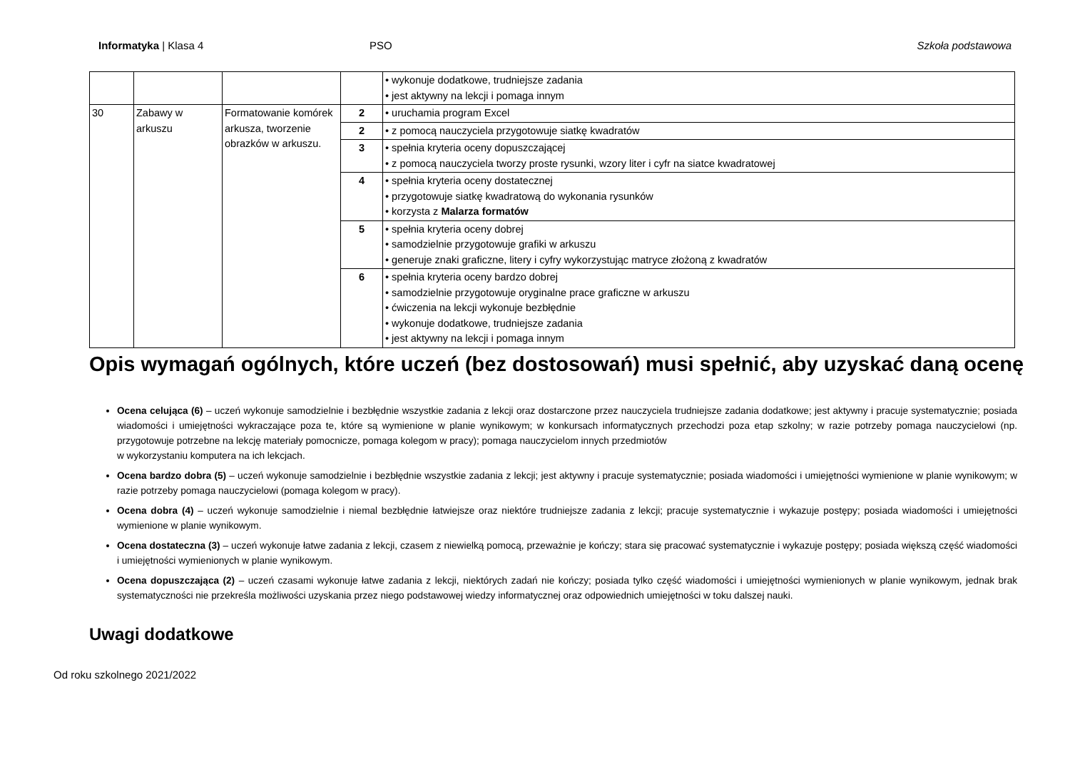Informatyka | Klasa 4 PSO Szkoła podstawowa
| | | | | • wykonuje dodatkowe, trudniejsze zadania • jest aktywny na lekcji i pomaga innym |
| 30 | Zabawy w arkuszu | Formatowanie komórek arkusza, tworzenie obrazków w arkuszu. | 2 | • uruchamia program Excel |
| | | | 2 | • z pomocą nauczyciela przygotowuje siatkę kwadratów |
| | | | 3 | • spełnia kryteria oceny dopuszczającej • z pomocą nauczyciela tworzy proste rysunki, wzory liter i cyfr na siatce kwadratowej |
| | | | 4 | • spełnia kryteria oceny dostatecznej • przygotowuje siatkę kwadratową do wykonania rysunków • korzysta z Malarza formatów |
| | | | 5 | • spełnia kryteria oceny dobrej • samodzielnie przygotowuje grafiki w arkuszu • generuje znaki graficzne, litery i cyfry wykorzystując matryce złożoną z kwadratów |
| | | | 6 | • spełnia kryteria oceny bardzo dobrej • samodzielnie przygotowuje oryginalne prace graficzne w arkuszu • ćwiczenia na lekcji wykonuje bezbłędnie • wykonuje dodatkowe, trudniejsze zadania • jest aktywny na lekcji i pomaga innym |
Opis wymagań ogólnych, które uczeń (bez dostosowań) musi spełnić, aby uzyskać daną ocenę
Ocena celująca (6) – uczeń wykonuje samodzielnie i bezbłędnie wszystkie zadania z lekcji oraz dostarczone przez nauczyciela trudniejsze zadania dodatkowe; jest aktywny i pracuje systematycznie; posiada wiadomości i umiejętności wykraczające poza te, które są wymienione w planie wynikowym; w konkursach informatycznych przechodzi poza etap szkolny; w razie potrzeby pomaga nauczycielowi (np. przygotowuje potrzebne na lekcję materiały pomocnicze, pomaga kolegom w pracy); pomaga nauczycielom innych przedmiotów
w wykorzystaniu komputera na ich lekcjach.
Ocena bardzo dobra (5) – uczeń wykonuje samodzielnie i bezbłędnie wszystkie zadania z lekcji; jest aktywny i pracuje systematycznie; posiada wiadomości i umiejętności wymienione w planie wynikowym; w razie potrzeby pomaga nauczycielowi (pomaga kolegom w pracy).
Ocena dobra (4) – uczeń wykonuje samodzielnie i niemal bezbłędnie łatwiejsze oraz niektóre trudniejsze zadania z lekcji; pracuje systematycznie i wykazuje postępy; posiada wiadomości i umiejętności wymienione w planie wynikowym.
Ocena dostateczna (3) – uczeń wykonuje łatwe zadania z lekcji, czasem z niewielką pomocą, przeważnie je kończy; stara się pracować systematycznie i wykazuje postępy; posiada większą część wiadomości i umiejętności wymienionych w planie wynikowym.
Ocena dopuszczająca (2) – uczeń czasami wykonuje łatwe zadania z lekcji, niektórych zadań nie kończy; posiada tylko część wiadomości i umiejętności wymienionych w planie wynikowym, jednak brak systematyczności nie przekreśla możliwości uzyskania przez niego podstawowej wiedzy informatycznej oraz odpowiednich umiejętności w toku dalszej nauki.
Uwagi dodatkowe
Od roku szkolnego 2021/2022